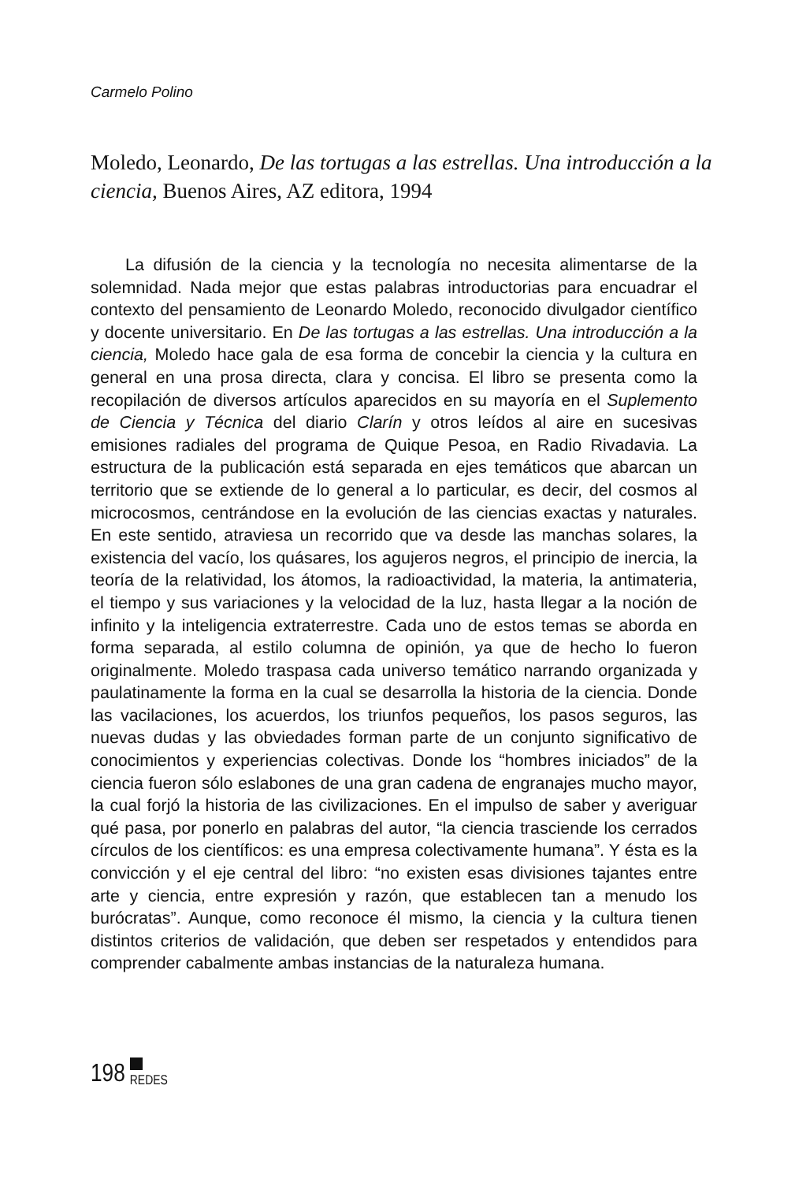Carmelo Polino
Moledo, Leonardo, De las tortugas a las estrellas. Una introducción a la ciencia, Buenos Aires, AZ editora, 1994
La difusión de la ciencia y la tecnología no necesita alimentarse de la solemnidad. Nada mejor que estas palabras introductorias para encuadrar el contexto del pensamiento de Leonardo Moledo, reconocido divulgador científico y docente universitario. En De las tortugas a las estrellas. Una introducción a la ciencia, Moledo hace gala de esa forma de concebir la ciencia y la cultura en general en una prosa directa, clara y concisa. El libro se presenta como la recopilación de diversos artículos aparecidos en su mayoría en el Suplemento de Ciencia y Técnica del diario Clarín y otros leídos al aire en sucesivas emisiones radiales del programa de Quique Pesoa, en Radio Rivadavia. La estructura de la publicación está separada en ejes temáticos que abarcan un territorio que se extiende de lo general a lo particular, es decir, del cosmos al microcosmos, centrándose en la evolución de las ciencias exactas y naturales. En este sentido, atraviesa un recorrido que va desde las manchas solares, la existencia del vacío, los quásares, los agujeros negros, el principio de inercia, la teoría de la relatividad, los átomos, la radioactividad, la materia, la antimateria, el tiempo y sus variaciones y la velocidad de la luz, hasta llegar a la noción de infinito y la inteligencia extraterrestre. Cada uno de estos temas se aborda en forma separada, al estilo columna de opinión, ya que de hecho lo fueron originalmente. Moledo traspasa cada universo temático narrando organizada y paulatinamente la forma en la cual se desarrolla la historia de la ciencia. Donde las vacilaciones, los acuerdos, los triunfos pequeños, los pasos seguros, las nuevas dudas y las obviedades forman parte de un conjunto significativo de conocimientos y experiencias colectivas. Donde los “hombres iniciados” de la ciencia fueron sólo eslabones de una gran cadena de engranajes mucho mayor, la cual forjó la historia de las civilizaciones. En el impulso de saber y averiguar qué pasa, por ponerlo en palabras del autor, “la ciencia trasciende los cerrados círculos de los científicos: es una empresa colectivamente humana”. Y ésta es la convicción y el eje central del libro: “no existen esas divisiones tajantes entre arte y ciencia, entre expresión y razón, que establecen tan a menudo los burócratas”. Aunque, como reconoce él mismo, la ciencia y la cultura tienen distintos criterios de validación, que deben ser respetados y entendidos para comprender cabalmente ambas instancias de la naturaleza humana.
198
REDES